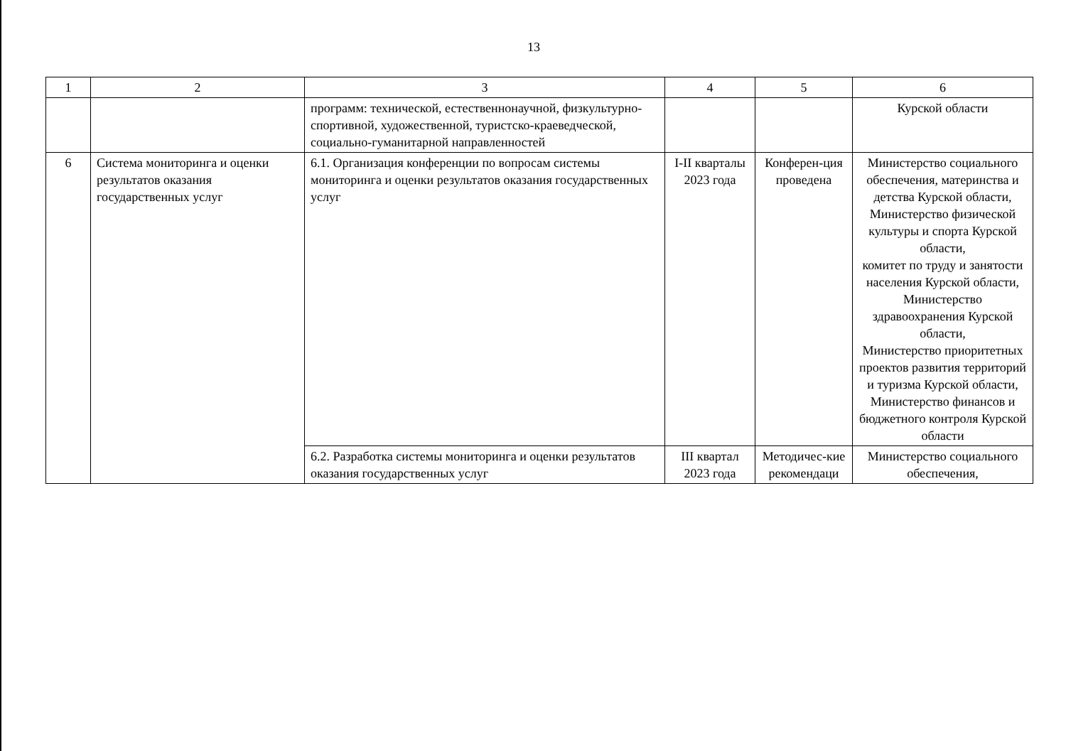13
| 1 | 2 | 3 | 4 | 5 | 6 |
| --- | --- | --- | --- | --- | --- |
| | | программ: технической, естественнонаучной, физкультурно-спортивной, художественной, туристско-краеведческой, социально-гуманитарной направленностей | | | Курской области |
| 6 | Система мониторинга и оценки результатов оказания государственных услуг | 6.1. Организация конференции по вопросам системы мониторинга и оценки результатов оказания государственных услуг | I-II кварталы 2023 года | Конферен-ция проведена | Министерство социального обеспечения, материнства и детства Курской области, Министерство физической культуры и спорта Курской области, комитет по труду и занятости населения Курской области, Министерство здравоохранения Курской области, Министерство приоритетных проектов развития территорий и туризма Курской области, Министерство финансов и бюджетного контроля Курской области |
| | | 6.2. Разработка системы мониторинга и оценки результатов оказания государственных услуг | III квартал 2023 года | Методичес-кие рекомендаци | Министерство социального обеспечения, |